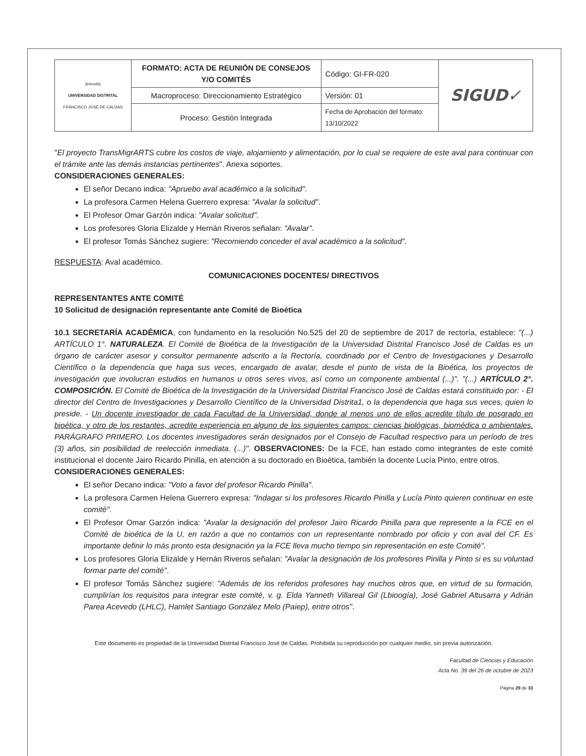| [escudo] UNIVERSIDAD DISTRITAL FRANCISCO JOSÉ DE CALDAS | FORMATO: ACTA DE REUNIÓN DE CONSEJOS Y/O COMITÉS | Código: GI-FR-020 | SIGUD✓ |
| | Macroproceso: Direccionamiento Estratégico | Versión: 01 | |
| | Proceso: Gestión Integrada | Fecha de Aprobación del formato: 13/10/2022 | |
"El proyecto TransMigrARTS cubre los costos de viaje, alojamiento y alimentación, por lo cual se requiere de este aval para continuar con el trámite ante las demás instancias pertinentes". Anexa soportes.
CONSIDERACIONES GENERALES:
El señor Decano indica: "Apruebo aval académico a la solicitud".
La profesora Carmen Helena Guerrero expresa: "Avalar la solicitud".
El Profesor Omar Garzón indica: "Avalar solicitud".
Los profesores Gloria Elizalde y Hernán Riveros señalan: "Avalar".
El profesor Tomás Sánchez sugiere: "Recomiendo conceder el aval académico a la solicitud".
RESPUESTA: Aval académico.
COMUNICACIONES DOCENTES/ DIRECTIVOS
REPRESENTANTES ANTE COMITÉ
10 Solicitud de designación representante ante Comité de Bioética
10.1 SECRETARÍA ACADÉMICA, con fundamento en la resolución No.525 del 20 de septiembre de 2017 de rectoría, establece: "(...) ARTÍCULO 1°. NATURALEZA. El Comité de Bioética de la Investigación de la Universidad Distrital Francisco José de Caldas es un órgano de carácter asesor y consultor permanente adscrito a la Rectoría, coordinado por el Centro de Investigaciones y Desarrollo Científico o la dependencia que haga sus veces, encargado de avalar, desde el punto de vista de la Bioética, los proyectos de investigación que involucran estudios en humanos u otros seres vivos, así como un componente ambiental (...)". "(...) ARTÍCULO 2°. COMPOSICIÓN. El Comité de Bioética de la Investigación de la Universidad Distrital Francisco José de Caldas estará constituido por: - El director del Centro de Investigaciones y Desarrollo Científico de la Universidad Distrita1, o la dependencia que haga sus veces, quien lo preside. - Un docente investigador de cada Facultad de la Universidad, donde al menos uno de ellos acredite título de posgrado en bioética, y otro de los restantes, acredite experiencia en alguno de los siguientes campos: ciencias biológicas, biomédica o ambientales. PARÁGRAFO PRIMERO. Los docentes investigadores serán designados por el Consejo de Facultad respectivo para un período de tres (3) años, sin posibilidad de reelección inmediata. (...)". OBSERVACIONES: De la FCE, han estado como integrantes de este comité institucional el docente Jairo Ricardo Pinilla, en atención a su doctorado en Bioética, también la docente Lucía Pinto, entre otros.
CONSIDERACIONES GENERALES:
El señor Decano indica: "Voto a favor del profesor Ricardo Pinilla".
La profesora Carmen Helena Guerrero expresa: "Indagar si los profesores Ricardo Pinilla y Lucía Pinto quieren continuar en este comité".
El Profesor Omar Garzón indica: "Avalar la designación del profesor Jairo Ricardo Pinilla para que represente a la FCE en el Comité de bioética de la U, en razón a que no contamos con un representante nombrado por oficio y con aval del CF. Es importante definir lo más pronto esta designación ya la FCE lleva mucho tiempo sin representación en este Comité".
Los profesores Gloria Elizalde y Hernán Riveros señalan: "Avalar la designación de los profesores Pinilla y Pinto si es su voluntad formar parte del comité".
El profesor Tomás Sánchez sugiere: "Además de los referidos profesores hay muchos otros que, en virtud de su formación, cumplirían los requisitos para integrar este comité, v. g. Elda Yanneth Villareal Gil (Lbioogía), José Gabriel Altusarra y Adrián Parea Acevedo (LHLC), Hamlet Santiago González Melo (Paiep), entre otros".
Este documento es propiedad de la Universidad Distrital Francisco José de Caldas. Prohibida su reproducción por cualquier medio, sin previa autorización.
Facultad de Ciencias y Educación
Acta No. 39 del 26 de octubre de 2023
Página 29 de 33